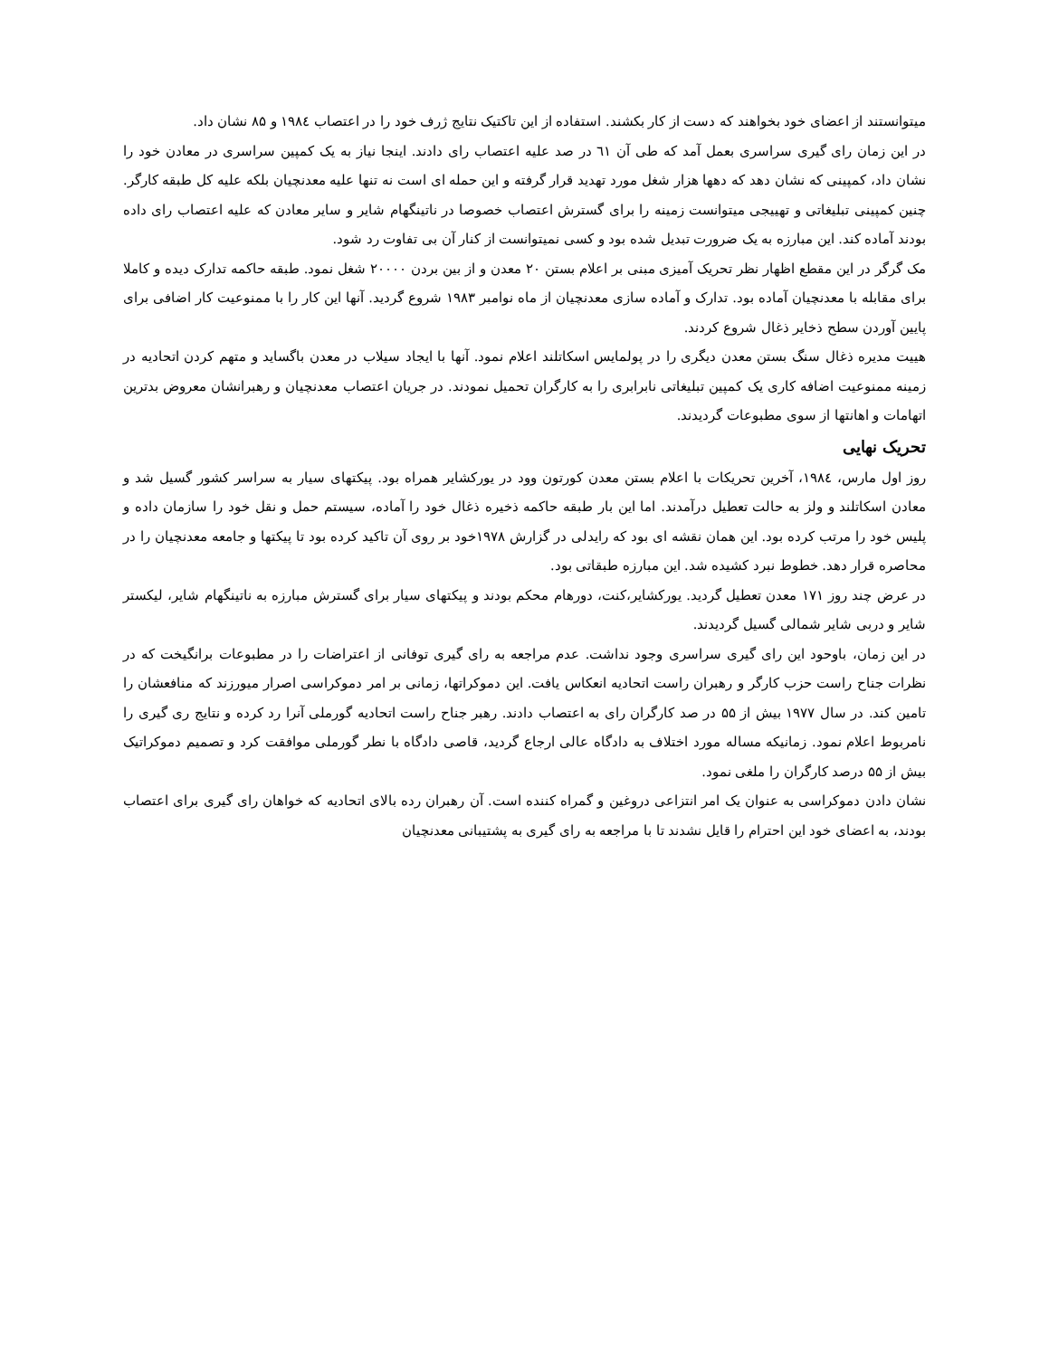میتوانستند از اعضای خود بخواهند که دست از کار بکشند. استفاده از این تاکتیک نتایج ژرف خود را در اعتصاب ۱۹۸٤ و ۸۵ نشان داد.
در این زمان رای گیری سراسری بعمل آمد که طی آن ٦١ در صد علیه اعتصاب رای دادند. اینجا نیاز به یک کمپین سراسری در معادن خود را نشان داد، کمپینی که نشان دهد که دهها هزار شغل مورد تهدید قرار گرفته و این حمله ای است نه تنها علیه معدنچیان بلکه علیه کل طبقه کارگر. چنین کمپینی تبلیغاتی و تهییجی میتوانست زمینه را برای گسترش اعتصاب خصوصا در ناتینگهام شایر و سایر معادن که علیه اعتصاب رای داده بودند آماده کند. این مبارزه به یک ضرورت تبدیل شده بود و کسی نمیتوانست از کنار آن بی تفاوت رد شود.
مک گرگر در این مقطع اظهار نظر تحریک آمیزی مبنی بر اعلام بستن ۲۰ معدن و از بین بردن ۲۰۰۰۰ شغل نمود. طبقه حاکمه تدارک دیده و کاملا برای مقابله با معدنچیان آماده بود. تدارک و آماده سازی معدنچیان از ماه نوامبر ۱۹۸۳ شروع گردید. آنها این کار را با ممنوعیت کار اضافی برای پایین آوردن سطح ذخایر ذغال شروع کردند.
هییت مدیره ذغال سنگ بستن معدن دیگری را در پولمایس اسکاتلند اعلام نمود. آنها با ایجاد سیلاب در معدن باگساید و متهم کردن اتحادیه در زمینه ممنوعیت اضافه کاری یک کمپین تبلیغاتی نابرابری را به کارگران تحمیل نمودند. در جریان اعتصاب معدنچیان و رهبرانشان معروض بدترین اتهامات و اهانتها از سوی مطبوعات گردیدند.
تحریک نهایی
روز اول مارس، ۱۹۸٤، آخرین تحریکات با اعلام بستن معدن کورتون وود در یورکشایر همراه بود. پیکتهای سیار به سراسر کشور گسیل شد و معادن اسکاتلند و ولز به حالت تعطیل درآمدند. اما این بار طبقه حاکمه ذخیره ذغال خود را آماده، سیستم حمل و نقل خود را سازمان داده و پلیس خود را مرتب کرده بود. این همان نقشه ای بود که رایدلی در گزارش ۱۹۷۸خود بر روی آن تاکید کرده بود تا پیکتها و جامعه معدنچیان را در محاصره قرار دهد. خطوط نبرد کشیده شد. این مبارزه طبقاتی بود.
در عرض چند روز ۱۷۱ معدن تعطیل گردید. یورکشایر،کنت، دورهام محکم بودند و پیکتهای سیار برای گسترش مبارزه به ناتینگهام شایر، لیکستر شایر و دربی شایر شمالی گسیل گردیدند.
در این زمان، باوحود این رای گیری سراسری وجود نداشت. عدم مراجعه به رای گیری توفانی از اعتراضات را در مطبوعات برانگیخت که در نظرات جناح راست حزب کارگر و رهبران راست اتحادیه انعکاس یافت. این دموکراتها، زمانی بر امر دموکراسی اصرار میورزند که منافعشان را تامین کند. در سال ۱۹۷۷ بیش از ۵۵ در صد کارگران رای به اعتصاب دادند. رهبر جناح راست اتحادیه گورملی آنرا رد کرده و نتایج ری گیری را نامربوط اعلام نمود. زمانیکه مساله مورد اختلاف به دادگاه عالی ارجاع گردید، قاصی دادگاه با نطر گورملی موافقت کرد و تصمیم دموکراتیک بیش از ۵۵ درصد کارگران را ملغی نمود.
نشان دادن دموکراسی به عنوان یک امر انتزاعی دروغین و گمراه کننده است. آن رهبران رده بالای اتحادیه که خواهان رای گیری برای اعتصاب بودند، به اعضای خود این احترام را قایل نشدند تا با مراجعه به رای گیری به پشتیبانی معدنچیان